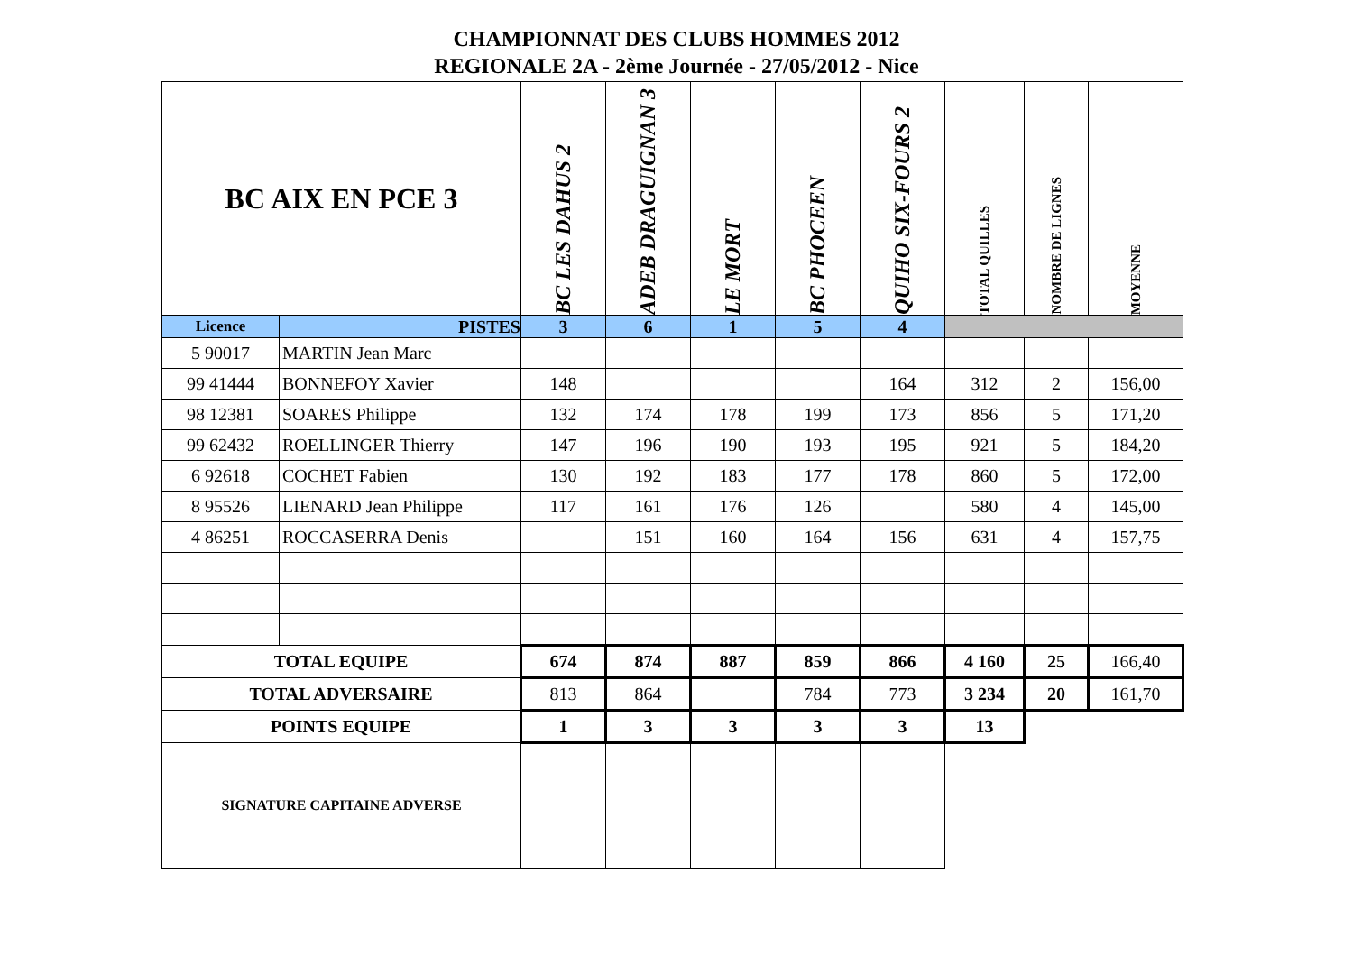CHAMPIONNAT DES CLUBS HOMMES 2012
REGIONALE 2A - 2ème Journée - 27/05/2012 - Nice
| BC AIX EN PCE 3 | | BC LES DAHUS 2 | ADEB DRAGUIGNAN 3 | LE MORT | BC PHOCEEN | QUIHO SIX-FOURS 2 | TOTAL QUILLES | NOMBRE DE LIGNES | MOYENNE |
| --- | --- | --- | --- | --- | --- | --- | --- | --- | --- |
| Licence | PISTES | 3 | 6 | 1 | 5 | 4 | | | |
| 5 90017 | MARTIN Jean Marc | | | | | | | | |
| 99 41444 | BONNEFOY Xavier | 148 | | | | 164 | 312 | 2 | 156,00 |
| 98 12381 | SOARES Philippe | 132 | 174 | 178 | 199 | 173 | 856 | 5 | 171,20 |
| 99 62432 | ROELLINGER Thierry | 147 | 196 | 190 | 193 | 195 | 921 | 5 | 184,20 |
| 6 92618 | COCHET Fabien | 130 | 192 | 183 | 177 | 178 | 860 | 5 | 172,00 |
| 8 95526 | LIENARD Jean Philippe | 117 | 161 | 176 | 126 | | 580 | 4 | 145,00 |
| 4 86251 | ROCCASERRA Denis | | 151 | 160 | 164 | 156 | 631 | 4 | 157,75 |
| TOTAL EQUIPE | | 674 | 874 | 887 | 859 | 866 | 4 160 | 25 | 166,40 |
| TOTAL ADVERSAIRE | | 813 | 864 | | 784 | 773 | 3 234 | 20 | 161,70 |
| POINTS EQUIPE | | 1 | 3 | 3 | 3 | 3 | 13 | | |
| SIGNATURE CAPITAINE ADVERSE | | | | | | | | | |